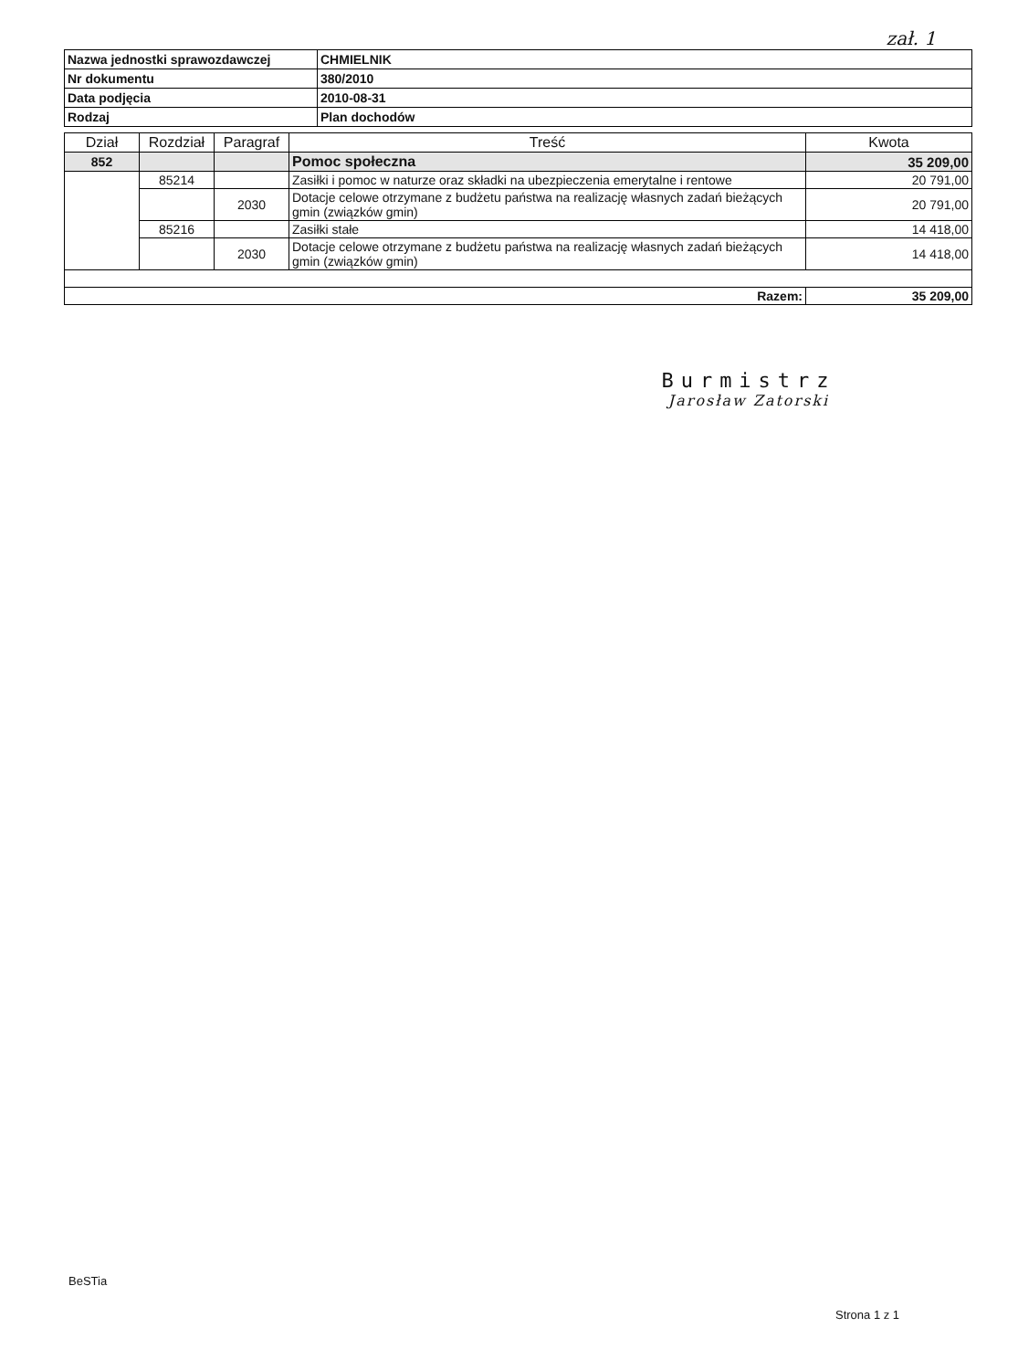zał. 1
| Nazwa jednostki sprawozdawczej | CHMIELNIK |
| Nr dokumentu | 380/2010 |
| Data podjęcia | 2010-08-31 |
| Rodzaj | Plan dochodów |
| Dział | Rozdział | Paragraf | Treść | Kwota |
| --- | --- | --- | --- | --- |
| 852 | | | Pomoc społeczna | 35 209,00 |
| | 85214 | | Zasiłki i pomoc w naturze oraz składki na ubezpieczenia emerytalne i rentowe | 20 791,00 |
| | | 2030 | Dotacje celowe otrzymane z budżetu państwa na realizację własnych zadań bieżących gmin (związków gmin) | 20 791,00 |
| | 85216 | | Zasiłki stałe | 14 418,00 |
| | | 2030 | Dotacje celowe otrzymane z budżetu państwa na realizację własnych zadań bieżących gmin (związków gmin) | 14 418,00 |
| Razem: | | | | 35 209,00 |
Burmistrz
Jarosław Zatorski
BeSTia
Strona 1 z 1